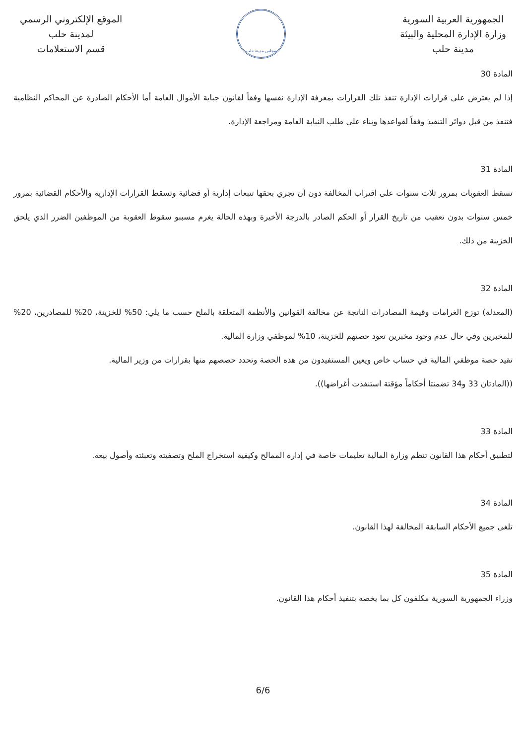الجمهورية العربية السورية
وزارة الإدارة المحلية والبيئة
مدينة حلب
مجلس مدينة حلب
الموقع الإلكتروني الرسمي
لمدينة حلب
قسم الاستعلامات
المادة 30
إذا لم يعترض على قرارات الإدارة تنفذ تلك القرارات بمعرفة الإدارة نفسها وفقاً لقانون جباية الأموال العامة أما الأحكام الصادرة عن المحاكم النظامية فتنفذ من قبل دوائر التنفيذ وفقاً لقواعدها وبناء على طلب النيابة العامة ومراجعة الإدارة.
المادة 31
تسقط العقوبات بمرور ثلاث سنوات على اقتراب المخالفة دون أن تجري بحقها تتبعات إدارية أو قضائية وتسقط القرارات الإدارية والأحكام القضائية بمرور خمس سنوات بدون تعقيب من تاريخ القرار أو الحكم الصادر بالدرجة الأخيرة وبهذه الحالة يغرم مسببو سقوط العقوبة من الموظفين الضرر الذي يلحق الخزينة من ذلك.
المادة 32
(المعدلة) توزع الغرامات وقيمة المصادرات الناتجة عن مخالفة القوانين والأنظمة المتعلقة بالملح حسب ما يلي: 50% للخزينة، 20% للمصادرين، 20% للمخبرين وفي حال عدم وجود مخبرين تعود حصتهم للخزينة، 10% لموظفي وزارة المالية.
تقيد حصة موظفي المالية في حساب خاص ويعين المستفيدون من هذه الحصة وتحدد حصصهم منها بقرارات من وزير المالية.
((المادتان 33 و34 تضمنتا أحكاماً مؤقتة استنفذت أغراضها)).
المادة 33
لتطبيق أحكام هذا القانون تنظم وزارة المالية تعليمات خاصة في إدارة الممالح وكيفية استخراج الملح وتصفيته وتعبئته وأصول بيعه.
المادة 34
تلغى جميع الأحكام السابقة المخالفة لهذا القانون.
المادة 35
وزراء الجمهورية السورية مكلفون كل بما يخصه بتنفيذ أحكام هذا القانون.
6/6